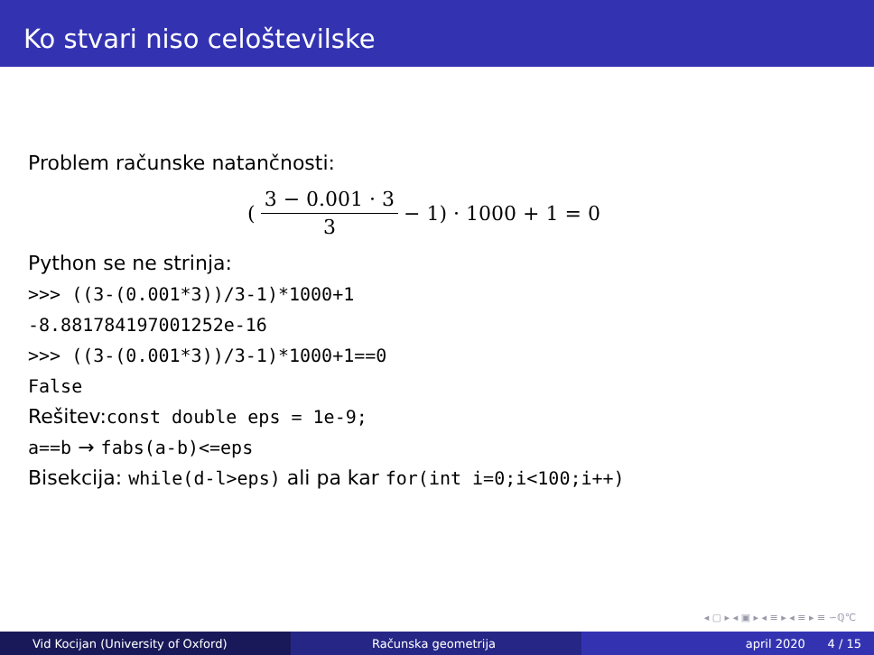Ko stvari niso celoštevilske
Problem računske natančnosti:
(3 − 0.001 · 3 3 − 1) · 1000 + 1 = 0
Python se ne strinja:
>>> ((3-(0.001*3))/3-1)*1000+1
-8.881784197001252e-16
>>> ((3-(0.001*3))/3-1)*1000+1==0
False
Rešitev:const double eps = 1e-9;
a==b → fabs(a-b)<=eps
Bisekcija: while(d-l>eps) ali pa kar for(int i=0;i<100;i++)
◂ ▢ ▸ ◂ ▣ ▸ ◂ ≡ ▸ ◂ ≡ ▸ ≡ ∽ℚ℃
Vid Kocijan (University of Oxford) Računska geometrija april 2020 4 / 15